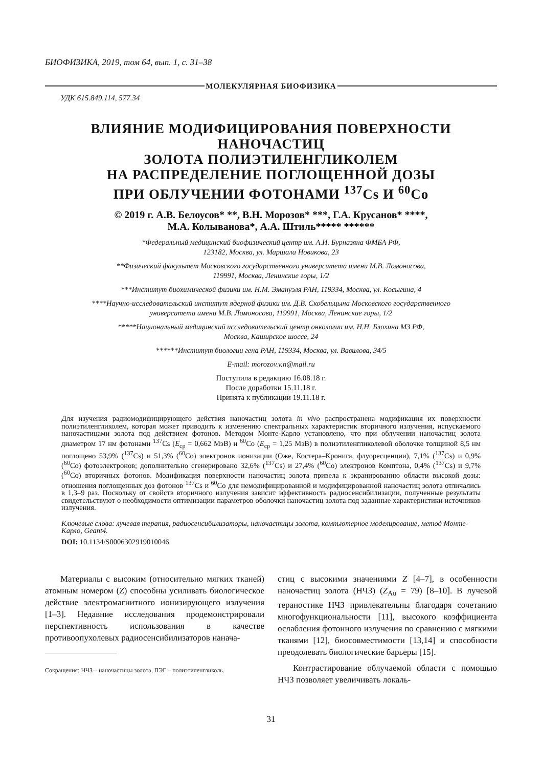БИОФИЗИКА, 2019, том 64, вып. 1, с. 31–38
МОЛЕКУЛЯРНАЯ БИОФИЗИКА
УДК 615.849.114, 577.34
ВЛИЯНИЕ МОДИФИЦИРОВАНИЯ ПОВЕРХНОСТИ НАНОЧАСТИЦ
ЗОЛОТА ПОЛИЭТИЛЕНГЛИКОЛЕМ
НА РАСПРЕДЕЛЕНИЕ ПОГЛОЩЕННОЙ ДОЗЫ
ПРИ ОБЛУЧЕНИИ ФОТОНАМИ <sup>137</sup>Cs И <sup>60</sup>Co
© 2019 г. А.В. Белоусов* **, В.Н. Морозов* ***, Г.А. Крусанов* ****,
М.А. Колыванова*, А.А. Штиль***** ******
*Федеральный медицинский биофизический центр им. А.И. Бурназяна ФМБА РФ,
123182, Москва, ул. Маршала Новикова, 23
**Физический факультет Московского государственного университета имени М.В. Ломоносова,
119991, Москва, Ленинские горы, 1/2
***Институт биохимической физики им. Н.М. Эмануэля РАН, 119334, Москва, ул. Косыгина, 4
****Научно-исследовательский институт ядерной физики им. Д.В. Скобельцына Московского государственного
университета имени М.В. Ломоносова, 119991, Москва, Ленинские горы, 1/2
*****Национальный медицинский исследовательский центр онкологии им. Н.Н. Блохина МЗ РФ,
Москва, Каширское шоссе, 24
******Институт биологии гена РАН, 119334, Москва, ул. Вавилова, 34/5
E-mail: morozov.v.n@mail.ru
Поступила в редакцию 16.08.18 г.
После доработки 15.11.18 г.
Принята к публикации 19.11.18 г.
Для изучения радиомодифицирующего действия наночастиц золота in vivo распространена модификация их поверхности полиэтиленгликолем, которая может приводить к изменению спектральных характеристик вторичного излучения, испускаемого наночастицами золота под действием фотонов. Методом Монте-Карло установлено, что при облучении наночастиц золота диаметром 17 нм фотонами <sup>137</sup>Cs (E<sub>ср</sub> = 0,662 МэВ) и <sup>60</sup>Co (E<sub>ср</sub> = 1,25 МэВ) в полиэтиленгликолевой оболочке толщиной 8,5 нм поглощено 53,9% (<sup>137</sup>Cs) и 51,3% (<sup>60</sup>Co) электронов ионизации (Оже, Костера–Кронига, флуоресценции), 7,1% (<sup>137</sup>Cs) и 0,9% (<sup>60</sup>Co) фотоэлектронов; дополнительно сгенерировано 32,6% (<sup>137</sup>Cs) и 27,4% (<sup>60</sup>Co) электронов Комптона, 0,4% (<sup>137</sup>Cs) и 9,7% (<sup>60</sup>Co) вторичных фотонов. Модификация поверхности наночастиц золота привела к экранированию области высокой дозы: отношения поглощенных доз фотонов <sup>137</sup>Cs и <sup>60</sup>Co для немодифицированной и модифицированной наночастиц золота отличались в 1,3–9 раз. Поскольку от свойств вторичного излучения зависит эффективность радиосенсибилизации, полученные результаты свидетельствуют о необходимости оптимизации параметров оболочки наночастиц золота под заданные характеристики источников излучения.
Ключевые слова: лучевая терапия, радиосенсибилизаторы, наночастицы золота, компьютерное моделирование, метод Монте-Карло, Geant4.
DOI: 10.1134/S0006302919010046
Материалы с высоким (относительно мягких тканей) атомным номером (Z) способны усиливать биологическое действие электромагнитного ионизирующего излучения [1–3]. Недавние исследования продемонстрировали перспективность использования в качестве противоопухолевых радиосенсибилизаторов нанача-
Сокращения: НЧЗ – наночастицы золота, ПЭГ – полиэтиленгликоль.
стиц с высокими значениями Z [4–7], в особенности наночастиц золота (НЧЗ) (Z<sub>Au</sub> = 79) [8–10]. В лучевой тераностике НЧЗ привлекательны благодаря сочетанию многофункциональности [11], высокого коэффициента ослабления фотонного излучения по сравнению с мягкими тканями [12], биосовместимости [13,14] и способности преодолевать биологические барьеры [15].
Контрастирование облучаемой области с помощью НЧЗ позволяет увеличивать локаль-
31